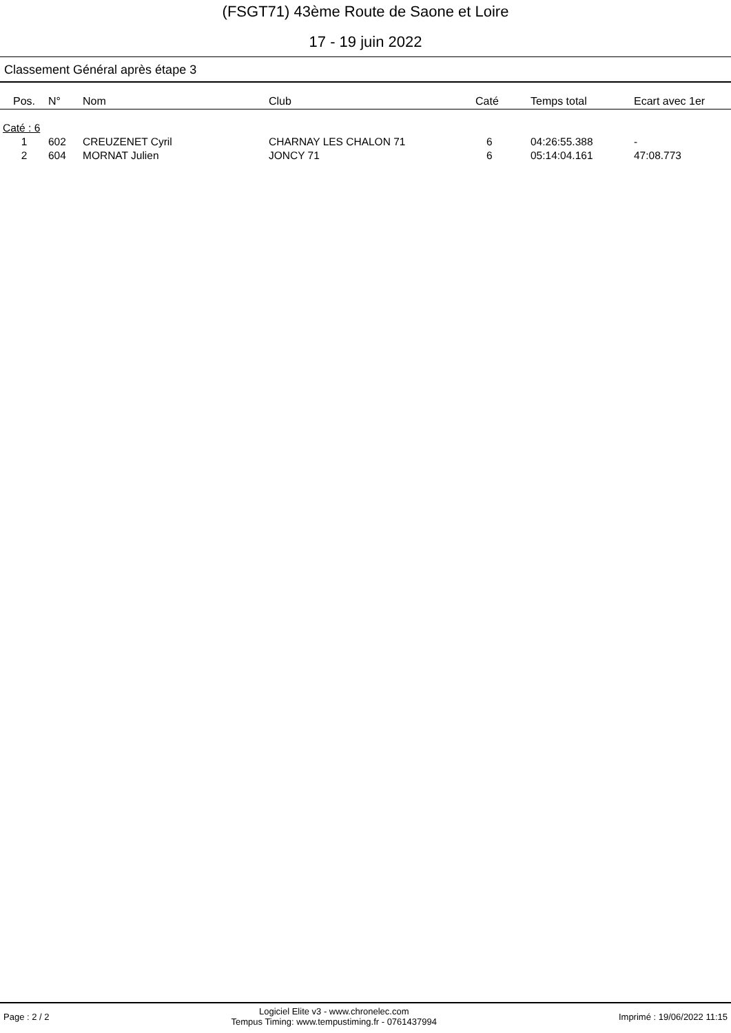(FSGT71) 43ème Route de Saone et Loire
17 - 19 juin 2022
Classement Général après étape 3
| Pos. | N° | Nom | Club | Caté | Temps total | Ecart avec 1er |
| --- | --- | --- | --- | --- | --- | --- |
| Caté : 6 | | | | | | |
| 1 | 602 | CREUZENET Cyril | CHARNAY LES CHALON 71 | 6 | 04:26:55.388 | - |
| 2 | 604 | MORNAT Julien | JONCY 71 | 6 | 05:14:04.161 | 47:08.773 |
Page : 2 / 2 Logiciel Elite v3 - www.chronelec.com
Tempus Timing: www.tempustiming.fr - 0761437994 Imprimé : 19/06/2022 11:15